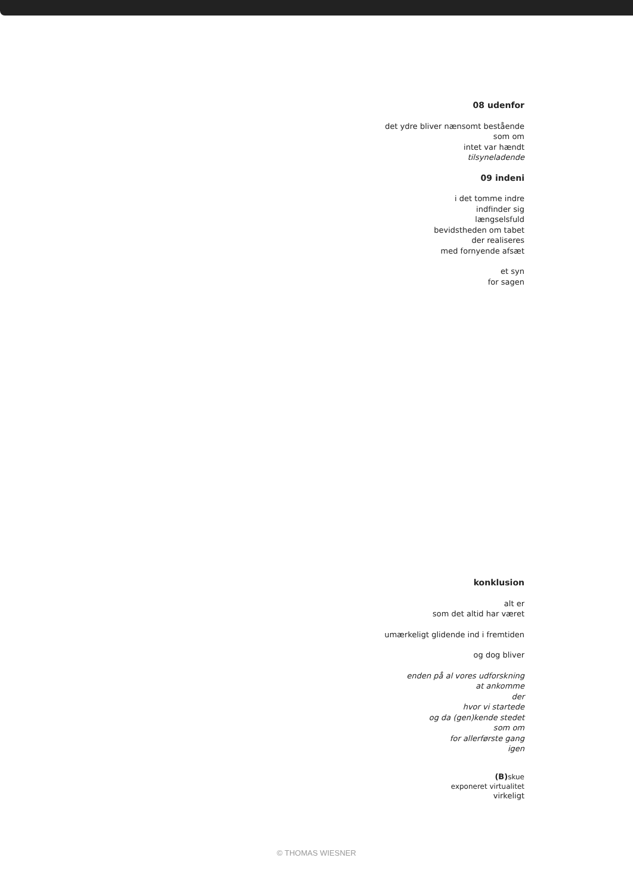08 udenfor
det ydre bliver nænsomt bestående
som om
intet var hændt
tilsyneladende
09 indeni
i det tomme indre
indfinder sig
længselsfuld
bevidstheden om tabet
der realiseres
med fornyende afsæt
et syn
for sagen
konklusion
alt er
som det altid har været
umærkeligt glidende ind i fremtiden
og dog bliver
enden på al vores udforskning
at ankomme
der
hvor vi startede
og da (gen)kende stedet
som om
for allerførste gang
igen
(B) skue
exponeret virtualitet
virkeligt
© THOMAS WIESNER